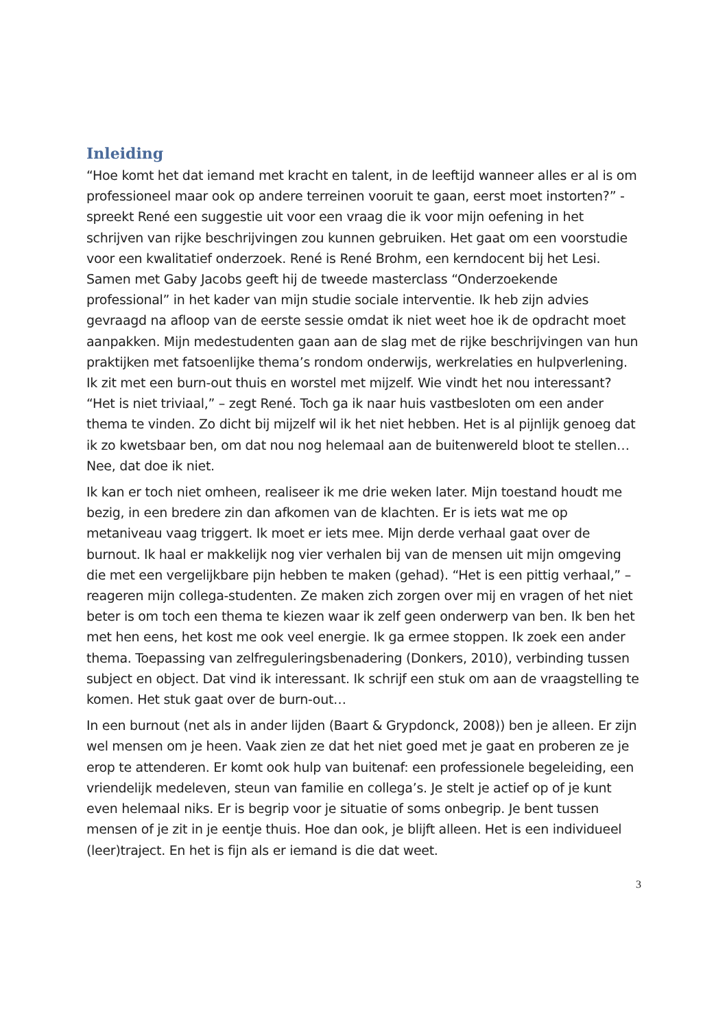Inleiding
“Hoe komt het dat iemand met kracht en talent, in de leeftijd wanneer alles er al is om professioneel maar ook op andere terreinen vooruit te gaan, eerst moet instorten?” - spreekt René een suggestie uit voor een vraag die ik voor mijn oefening in het schrijven van rijke beschrijvingen zou kunnen gebruiken. Het gaat om een voorstudie voor een kwalitatief onderzoek. René is René Brohm, een kerndocent bij het Lesi. Samen met Gaby Jacobs geeft hij de tweede masterclass “Onderzoekende professional” in het kader van mijn studie sociale interventie. Ik heb zijn advies gevraagd na afloop van de eerste sessie omdat ik niet weet hoe ik de opdracht moet aanpakken. Mijn medestudenten gaan aan de slag met de rijke beschrijvingen van hun praktijken met fatsoenlijke thema’s rondom onderwijs, werkrelaties en hulpverlening. Ik zit met een burn-out thuis en worstel met mijzelf. Wie vindt het nou interessant? “Het is niet triviaal,” – zegt René. Toch ga ik naar huis vastbesloten om een ander thema te vinden. Zo dicht bij mijzelf wil ik het niet hebben. Het is al pijnlijk genoeg dat ik zo kwetsbaar ben, om dat nou nog helemaal aan de buitenwereld bloot te stellen… Nee, dat doe ik niet.
Ik kan er toch niet omheen, realiseer ik me drie weken later. Mijn toestand houdt me bezig, in een bredere zin dan afkomen van de klachten. Er is iets wat me op metaniveau vaag triggert. Ik moet er iets mee. Mijn derde verhaal gaat over de burnout. Ik haal er makkelijk nog vier verhalen bij van de mensen uit mijn omgeving die met een vergelijkbare pijn hebben te maken (gehad). “Het is een pittig verhaal,” – reageren mijn collega-studenten. Ze maken zich zorgen over mij en vragen of het niet beter is om toch een thema te kiezen waar ik zelf geen onderwerp van ben. Ik ben het met hen eens, het kost me ook veel energie. Ik ga ermee stoppen. Ik zoek een ander thema. Toepassing van zelfreguleringsbenadering (Donkers, 2010), verbinding tussen subject en object. Dat vind ik interessant. Ik schrijf een stuk om aan de vraagstelling te komen. Het stuk gaat over de burn-out…
In een burnout (net als in ander lijden (Baart & Grypdonck, 2008)) ben je alleen. Er zijn wel mensen om je heen. Vaak zien ze dat het niet goed met je gaat en proberen ze je erop te attenderen. Er komt ook hulp van buitenaf: een professionele begeleiding, een vriendelijk medeleven, steun van familie en collega’s. Je stelt je actief op of je kunt even helemaal niks. Er is begrip voor je situatie of soms onbegrip. Je bent tussen mensen of je zit in je eentje thuis. Hoe dan ook, je blijft alleen. Het is een individueel (leer)traject. En het is fijn als er iemand is die dat weet.
3